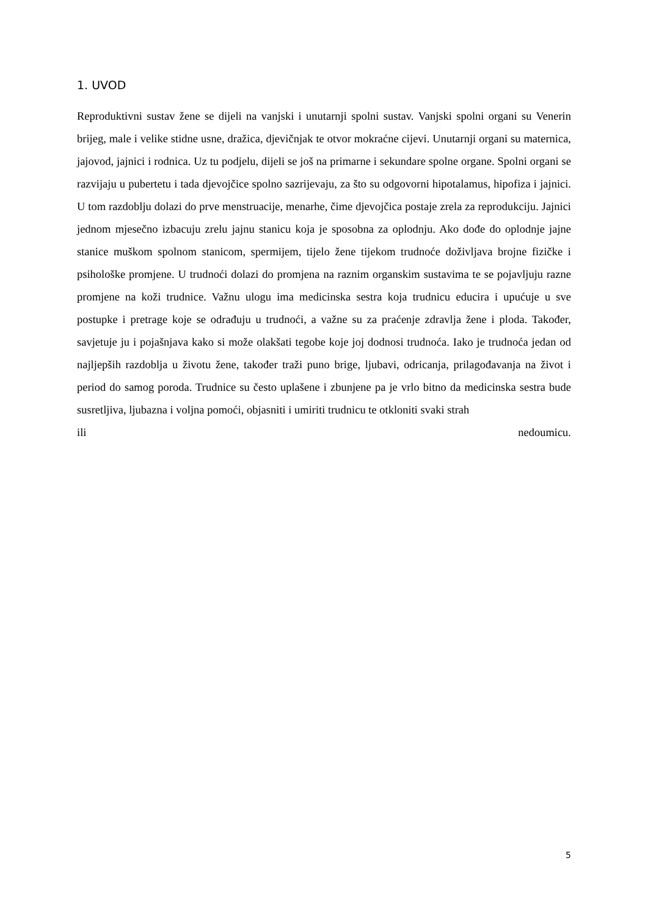1. UVOD
Reproduktivni sustav žene se dijeli na vanjski i unutarnji spolni sustav. Vanjski spolni organi su Venerin brijeg, male i velike stidne usne, dražica, djevičnjak te otvor mokraćne cijevi. Unutarnji organi su maternica, jajovod, jajnici i rodnica. Uz tu podjelu, dijeli se još na primarne i sekundare spolne organe. Spolni organi se razvijaju u pubertetu i tada djevojčice spolno sazrijevaju, za što su odgovorni hipotalamus, hipofiza i jajnici. U tom razdoblju dolazi do prve menstruacije, menarhe, čime djevojčica postaje zrela za reprodukciju. Jajnici jednom mjesečno izbacuju zrelu jajnu stanicu koja je sposobna za oplodnju. Ako dođe do oplodnje jajne stanice muškom spolnom stanicom, spermijem, tijelo žene tijekom trudnoće doživljava brojne fizičke i psihološke promjene. U trudnoći dolazi do promjena na raznim organskim sustavima te se pojavljuju razne promjene na koži trudnice. Važnu ulogu ima medicinska sestra koja trudnicu educira i upućuje u sve postupke i pretrage koje se odrađuju u trudnoći, a važne su za praćenje zdravlja žene i ploda. Također, savjetuje ju i pojašnjava kako si može olakšati tegobe koje joj dodnosi trudnoća. Iako je trudnoća jedan od najljepših razdoblja u životu žene, također traži puno brige, ljubavi, odricanja, prilagođavanja na život i period do samog poroda. Trudnice su često uplašene i zbunjene pa je vrlo bitno da medicinska sestra bude susretljiva, ljubazna i voljna pomoći, objasniti i umiriti trudnicu te otkloniti svaki strah
ili nedoumicu.
5